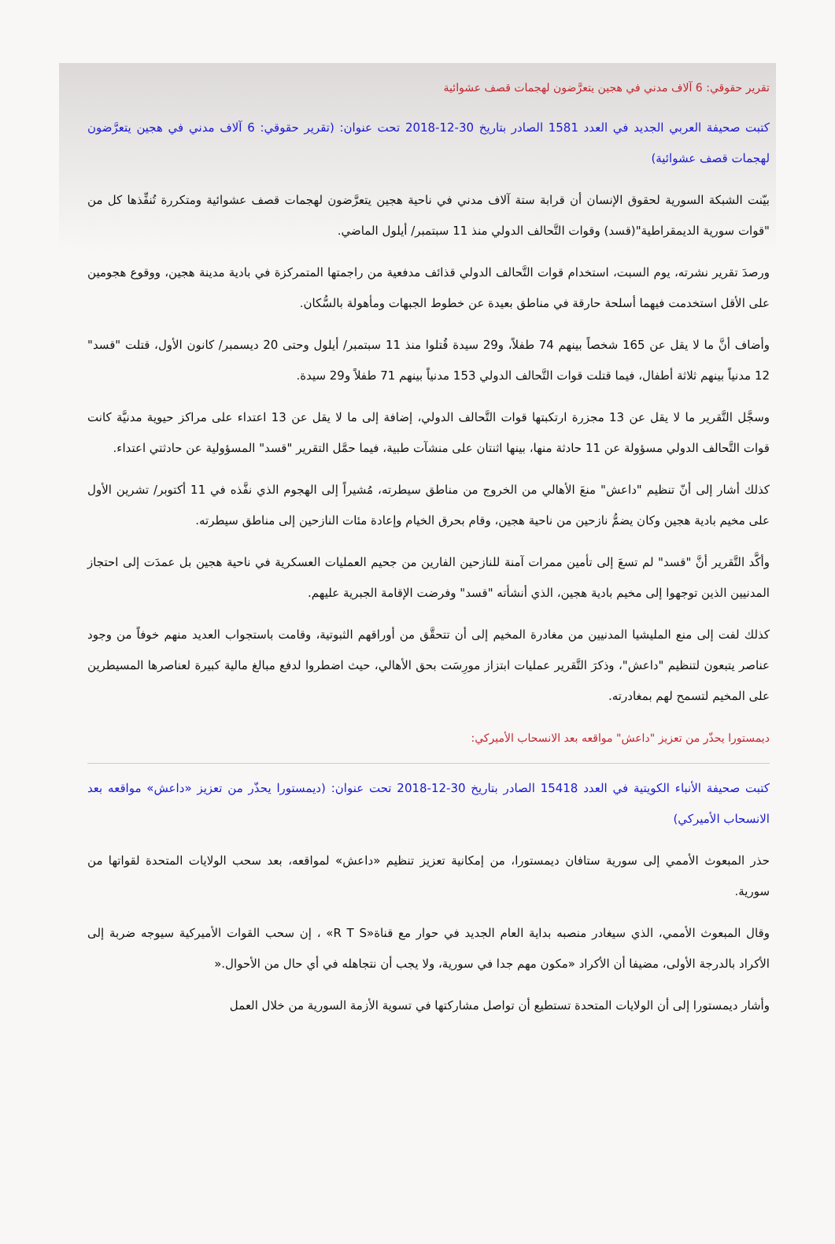تقرير حقوقي: 6 آلاف مدني في هجين يتعرَّضون لهجمات قصف عشوائية
كتبت صحيفة العربي الجديد في العدد 1581 الصادر بتاريخ 30-12-2018 تحت عنوان: (تقرير حقوقي: 6 آلاف مدني في هجين يتعرَّضون لهجمات قصف عشوائية)
بيّنت الشبكة السورية لحقوق الإنسان أن قرابة ستة آلاف مدني في ناحية هجين يتعرَّضون لهجمات قصف عشوائية ومتكررة تُنفِّذها كل من "قوات سورية الديمقراطية"(قسد) وقوات التَّحالف الدولي منذ 11 سبتمبر/ أيلول الماضي.
ورصدَ تقرير نشرته، يوم السبت، استخدام قوات التَّحالف الدولي قذائف مدفعية من راجمتها المتمركزة في بادية مدينة هجين، ووقوع هجومين على الأقل استخدمت فيهما أسلحة حارقة في مناطق بعيدة عن خطوط الجبهات ومأهولة بالسُّكان.
وأضاف أنَّ ما لا يقل عن 165 شخصاً بينهم 74 طفلاً، و29 سيدة قُتلوا منذ 11 سبتمبر/ أيلول وحتى 20 ديسمبر/ كانون الأول، قتلت "قسد" 12 مدنياً بينهم ثلاثة أطفال، فيما قتلت قوات التَّحالف الدولي 153 مدنياً بينهم 71 طفلاً و29 سيدة.
وسجَّل التَّقرير ما لا يقل عن 13 مجزرة ارتكبتها قوات التَّحالف الدولي، إضافة إلى ما لا يقل عن 13 اعتداء على مراكز حيوية مدنيَّة كانت قوات التَّحالف الدولي مسؤولة عن 11 حادثة منها، بينها اثنتان على منشآت طبية، فيما حمَّل التقرير "قسد" المسؤولية عن حادثتي اعتداء.
كذلك أشار إلى أنّ تنظيم "داعش" منعَ الأهالي من الخروج من مناطق سيطرته، مُشيراً إلى الهجوم الذي نفَّذه في 11 أكتوبر/ تشرين الأول على مخيم بادية هجين وكان يضمُّ نازحين من ناحية هجين، وقام بحرق الخيام وإعادة مئات النازحين إلى مناطق سيطرته.
وأكَّد التَّقرير أنَّ "قسد" لم تسعَ إلى تأمين ممرات آمنة للنازحين الفارين من جحيم العمليات العسكرية في ناحية هجين بل عمدَت إلى احتجاز المدنيين الذين توجهوا إلى مخيم بادية هجين، الذي أنشأته "قسد" وفرضت الإقامة الجبرية عليهم.
كذلك لفت إلى منع المليشيا المدنيين من مغادرة المخيم إلى أن تتحقَّق من أوراقهم الثبوتية، وقامت باستجواب العديد منهم خوفاً من وجود عناصر يتبعون لتنظيم "داعش"، وذكرَ التَّقرير عمليات ابتزاز مورِسَت بحق الأهالي، حيث اضطروا لدفع مبالغ مالية كبيرة لعناصرها المسيطرين على المخيم لتسمح لهم بمغادرته.
ديمستورا يحذّر من تعزيز "داعش" مواقعه بعد الانسحاب الأميركي:
كتبت صحيفة الأنباء الكويتية في العدد 15418 الصادر بتاريخ 30-12-2018 تحت عنوان: (ديمستورا يحذّر من تعزيز «داعش» مواقعه بعد الانسحاب الأميركي)
حذر المبعوث الأممي إلى سورية ستافان ديمستورا، من إمكانية تعزيز تنظيم «داعش» لمواقعه، بعد سحب الولايات المتحدة لقواتها من سورية.
وقال المبعوث الأممي، الذي سيغادر منصبه بداية العام الجديد في حوار مع قناة«R T S» ، إن سحب القوات الأميركية سيوجه ضربة إلى الأكراد بالدرجة الأولى، مضيفا أن الأكراد «مكون مهم جدا في سورية، ولا يجب أن نتجاهله في أي حال من الأحوال.«
وأشار ديمستورا إلى أن الولايات المتحدة تستطيع أن تواصل مشاركتها في تسوية الأزمة السورية من خلال العمل